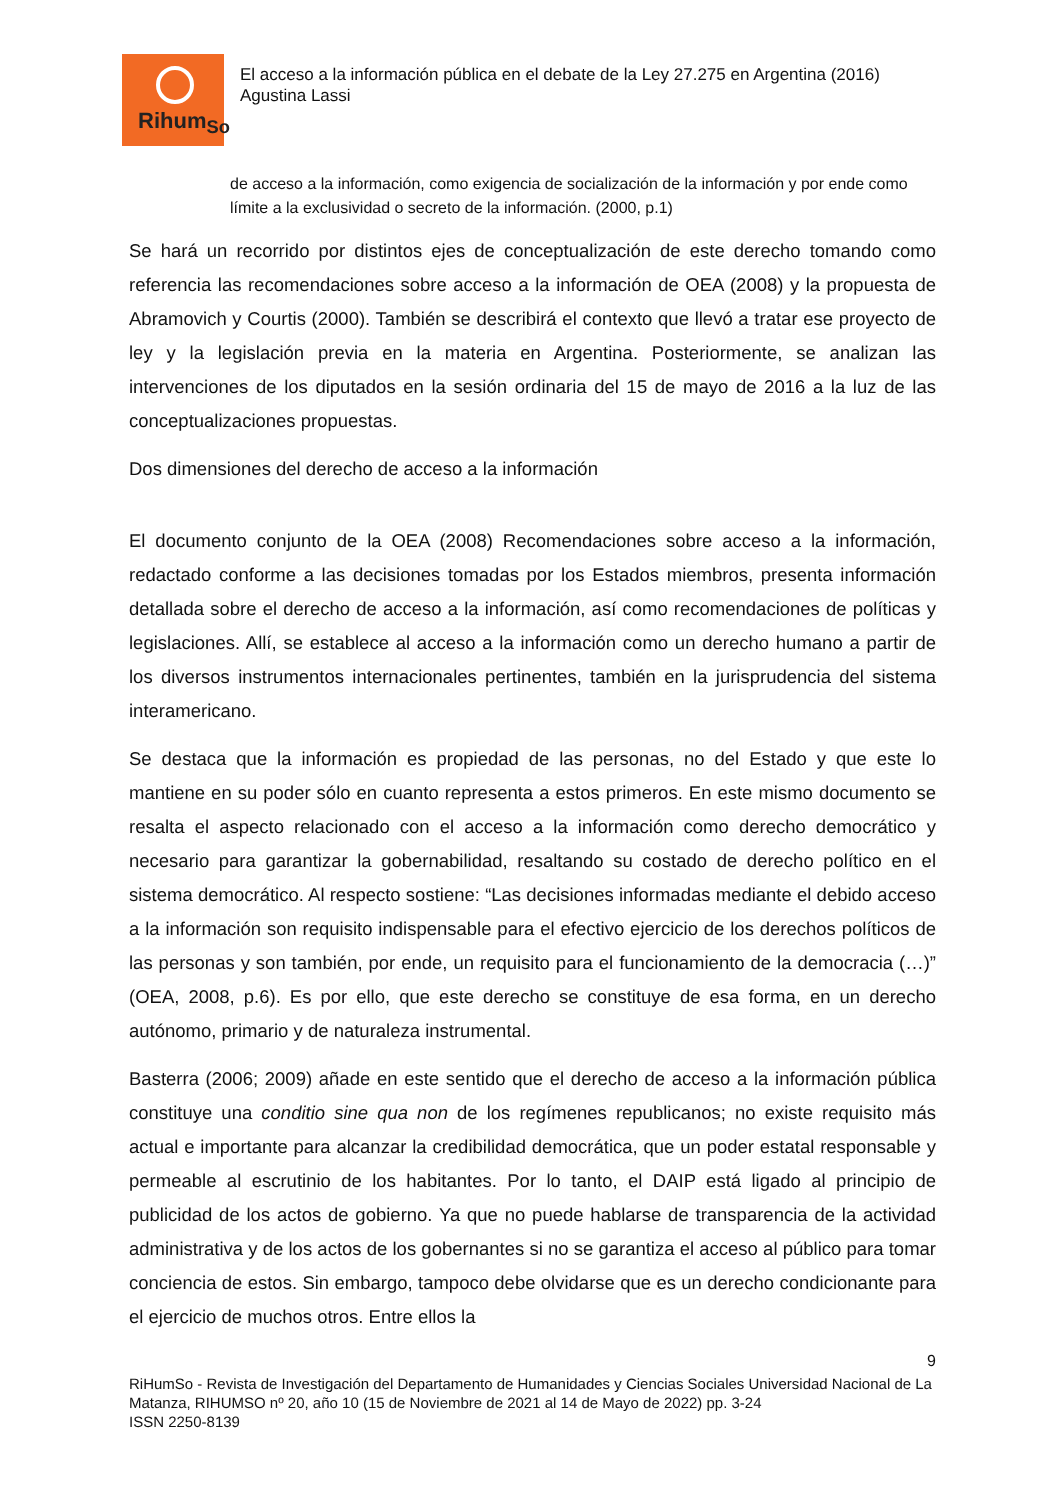Rihum<sub>So</sub>
El acceso a la información pública en el debate de la Ley 27.275 en Argentina (2016)
Agustina Lassi
de acceso a la información, como exigencia de socialización de la información y por ende como límite a la exclusividad o secreto de la información. (2000, p.1)
Se hará un recorrido por distintos ejes de conceptualización de este derecho tomando como referencia las recomendaciones sobre acceso a la información de OEA (2008) y la propuesta de Abramovich y Courtis (2000). También se describirá el contexto que llevó a tratar ese proyecto de ley y la legislación previa en la materia en Argentina. Posteriormente, se analizan las intervenciones de los diputados en la sesión ordinaria del 15 de mayo de 2016 a la luz de las conceptualizaciones propuestas.
Dos dimensiones del derecho de acceso a la información
El documento conjunto de la OEA (2008) Recomendaciones sobre acceso a la información, redactado conforme a las decisiones tomadas por los Estados miembros, presenta información detallada sobre el derecho de acceso a la información, así como recomendaciones de políticas y legislaciones. Allí, se establece al acceso a la información como un derecho humano a partir de los diversos instrumentos internacionales pertinentes, también en la jurisprudencia del sistema interamericano.
Se destaca que la información es propiedad de las personas, no del Estado y que este lo mantiene en su poder sólo en cuanto representa a estos primeros. En este mismo documento se resalta el aspecto relacionado con el acceso a la información como derecho democrático y necesario para garantizar la gobernabilidad, resaltando su costado de derecho político en el sistema democrático. Al respecto sostiene: “Las decisiones informadas mediante el debido acceso a la información son requisito indispensable para el efectivo ejercicio de los derechos políticos de las personas y son también, por ende, un requisito para el funcionamiento de la democracia (…)” (OEA, 2008, p.6). Es por ello, que este derecho se constituye de esa forma, en un derecho autónomo, primario y de naturaleza instrumental.
Basterra (2006; 2009) añade en este sentido que el derecho de acceso a la información pública constituye una conditio sine qua non de los regímenes republicanos; no existe requisito más actual e importante para alcanzar la credibilidad democrática, que un poder estatal responsable y permeable al escrutinio de los habitantes. Por lo tanto, el DAIP está ligado al principio de publicidad de los actos de gobierno. Ya que no puede hablarse de transparencia de la actividad administrativa y de los actos de los gobernantes si no se garantiza el acceso al público para tomar conciencia de estos. Sin embargo, tampoco debe olvidarse que es un derecho condicionante para el ejercicio de muchos otros. Entre ellos la
9
RiHumSo - Revista de Investigación del Departamento de Humanidades y Ciencias Sociales Universidad Nacional de La Matanza, RIHUMSO nº 20, año 10 (15 de Noviembre de 2021 al 14 de Mayo de 2022) pp. 3-24
ISSN 2250-8139